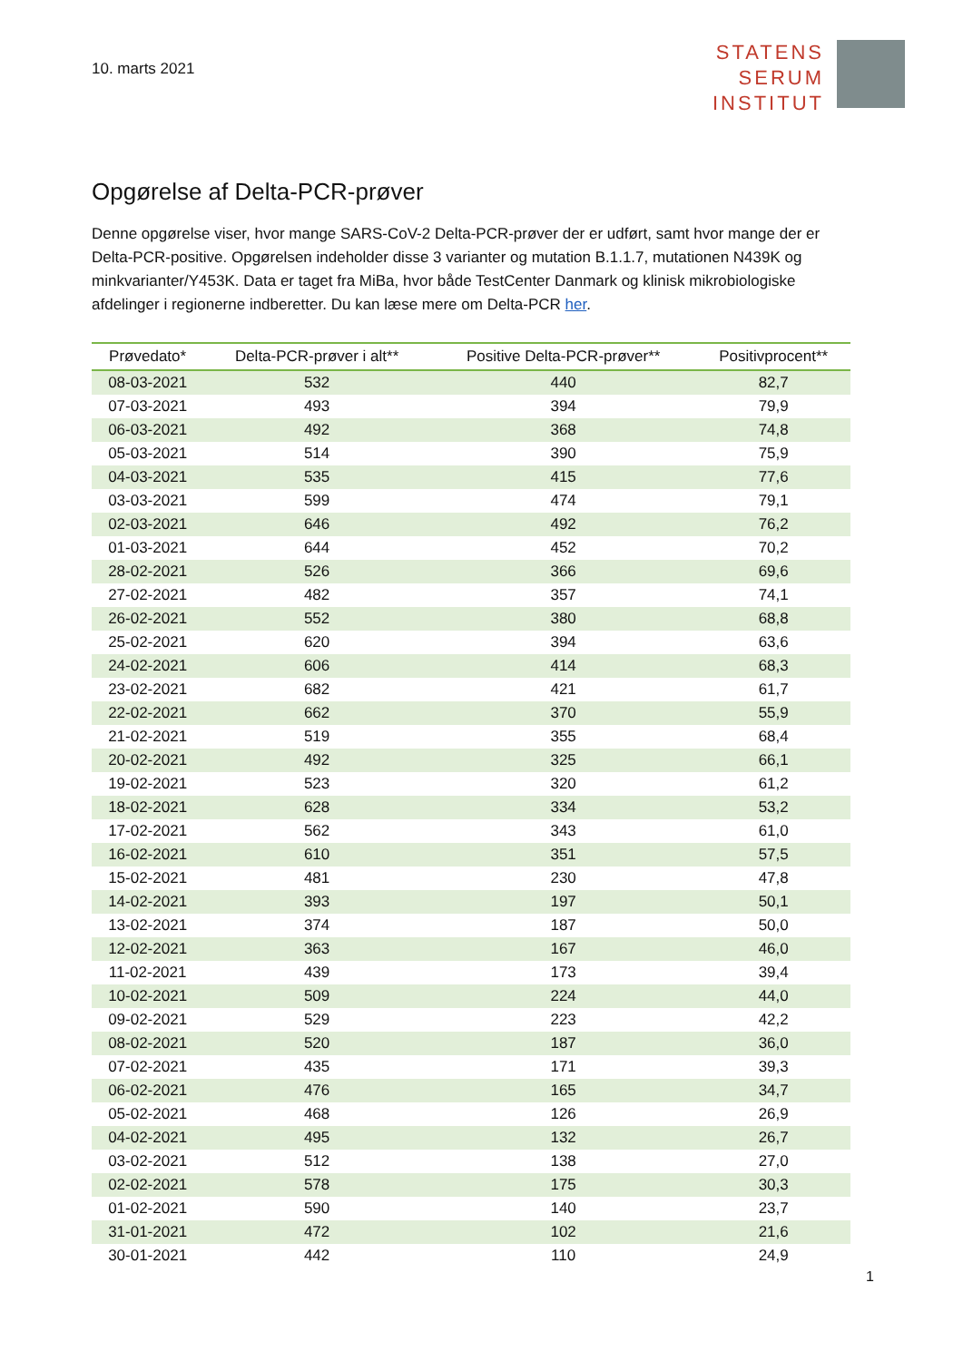10. marts 2021
STATENS
SERUM
INSTITUT
Opgørelse af Delta-PCR-prøver
Denne opgørelse viser, hvor mange SARS-CoV-2 Delta-PCR-prøver der er udført, samt hvor mange der er Delta-PCR-positive. Opgørelsen indeholder disse 3 varianter og mutation B.1.1.7, mutationen N439K og minkvarianter/Y453K. Data er taget fra MiBa, hvor både TestCenter Danmark og klinisk mikrobiologiske afdelinger i regionerne indberetter. Du kan læse mere om Delta-PCR her.
| Prøvedato* | Delta-PCR-prøver i alt** | Positive Delta-PCR-prøver** | Positivprocent** |
| --- | --- | --- | --- |
| 08-03-2021 | 532 | 440 | 82,7 |
| 07-03-2021 | 493 | 394 | 79,9 |
| 06-03-2021 | 492 | 368 | 74,8 |
| 05-03-2021 | 514 | 390 | 75,9 |
| 04-03-2021 | 535 | 415 | 77,6 |
| 03-03-2021 | 599 | 474 | 79,1 |
| 02-03-2021 | 646 | 492 | 76,2 |
| 01-03-2021 | 644 | 452 | 70,2 |
| 28-02-2021 | 526 | 366 | 69,6 |
| 27-02-2021 | 482 | 357 | 74,1 |
| 26-02-2021 | 552 | 380 | 68,8 |
| 25-02-2021 | 620 | 394 | 63,6 |
| 24-02-2021 | 606 | 414 | 68,3 |
| 23-02-2021 | 682 | 421 | 61,7 |
| 22-02-2021 | 662 | 370 | 55,9 |
| 21-02-2021 | 519 | 355 | 68,4 |
| 20-02-2021 | 492 | 325 | 66,1 |
| 19-02-2021 | 523 | 320 | 61,2 |
| 18-02-2021 | 628 | 334 | 53,2 |
| 17-02-2021 | 562 | 343 | 61,0 |
| 16-02-2021 | 610 | 351 | 57,5 |
| 15-02-2021 | 481 | 230 | 47,8 |
| 14-02-2021 | 393 | 197 | 50,1 |
| 13-02-2021 | 374 | 187 | 50,0 |
| 12-02-2021 | 363 | 167 | 46,0 |
| 11-02-2021 | 439 | 173 | 39,4 |
| 10-02-2021 | 509 | 224 | 44,0 |
| 09-02-2021 | 529 | 223 | 42,2 |
| 08-02-2021 | 520 | 187 | 36,0 |
| 07-02-2021 | 435 | 171 | 39,3 |
| 06-02-2021 | 476 | 165 | 34,7 |
| 05-02-2021 | 468 | 126 | 26,9 |
| 04-02-2021 | 495 | 132 | 26,7 |
| 03-02-2021 | 512 | 138 | 27,0 |
| 02-02-2021 | 578 | 175 | 30,3 |
| 01-02-2021 | 590 | 140 | 23,7 |
| 31-01-2021 | 472 | 102 | 21,6 |
| 30-01-2021 | 442 | 110 | 24,9 |
1